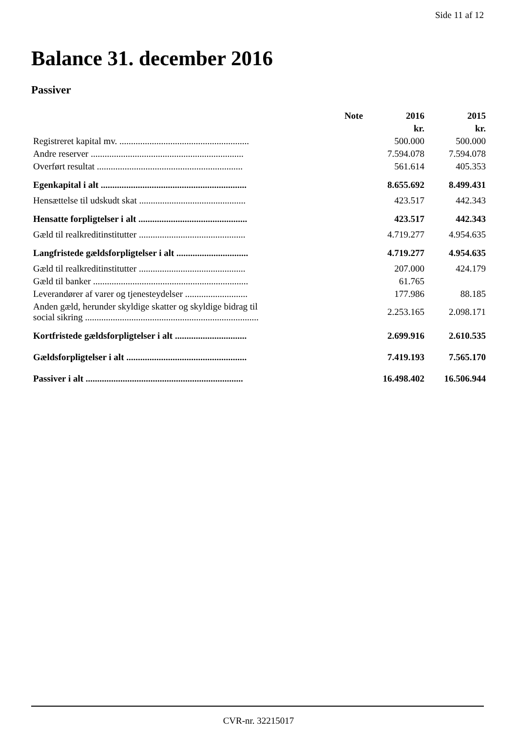Side 11 af 12
Balance 31. december 2016
Passiver
| | Note | 2016 | 2015 |
| --- | --- | --- | --- |
| | | kr. | kr. |
| Registreret kapital mv. ........................................................ | | 500.000 | 500.000 |
| Andre reserver .................................................................. | | 7.594.078 | 7.594.078 |
| Overført resultat ............................................................... | | 561.614 | 405.353 |
| Egenkapital i alt ............................................................... | | 8.655.692 | 8.499.431 |
| Hensættelse til udskudt skat .............................................. | | 423.517 | 442.343 |
| Hensatte forpligtelser i alt ............................................... | | 423.517 | 442.343 |
| Gæld til realkreditinstitutter .............................................. | | 4.719.277 | 4.954.635 |
| Langfristede gældsforpligtelser i alt ............................... | | 4.719.277 | 4.954.635 |
| Gæld til realkreditinstitutter .............................................. | | 207.000 | 424.179 |
| Gæld til banker ................................................................... | | 61.765 | |
| Leverandører af varer og tjenesteydelser ........................... | | 177.986 | 88.185 |
| Anden gæld, herunder skyldige skatter og skyldige bidrag til social sikring ........................................................................... | | 2.253.165 | 2.098.171 |
| Kortfristede gældsforpligtelser i alt ............................... | | 2.699.916 | 2.610.535 |
| Gældsforpligtelser i alt .................................................... | | 7.419.193 | 7.565.170 |
| Passiver i alt .................................................................... | | 16.498.402 | 16.506.944 |
CVR-nr. 32215017